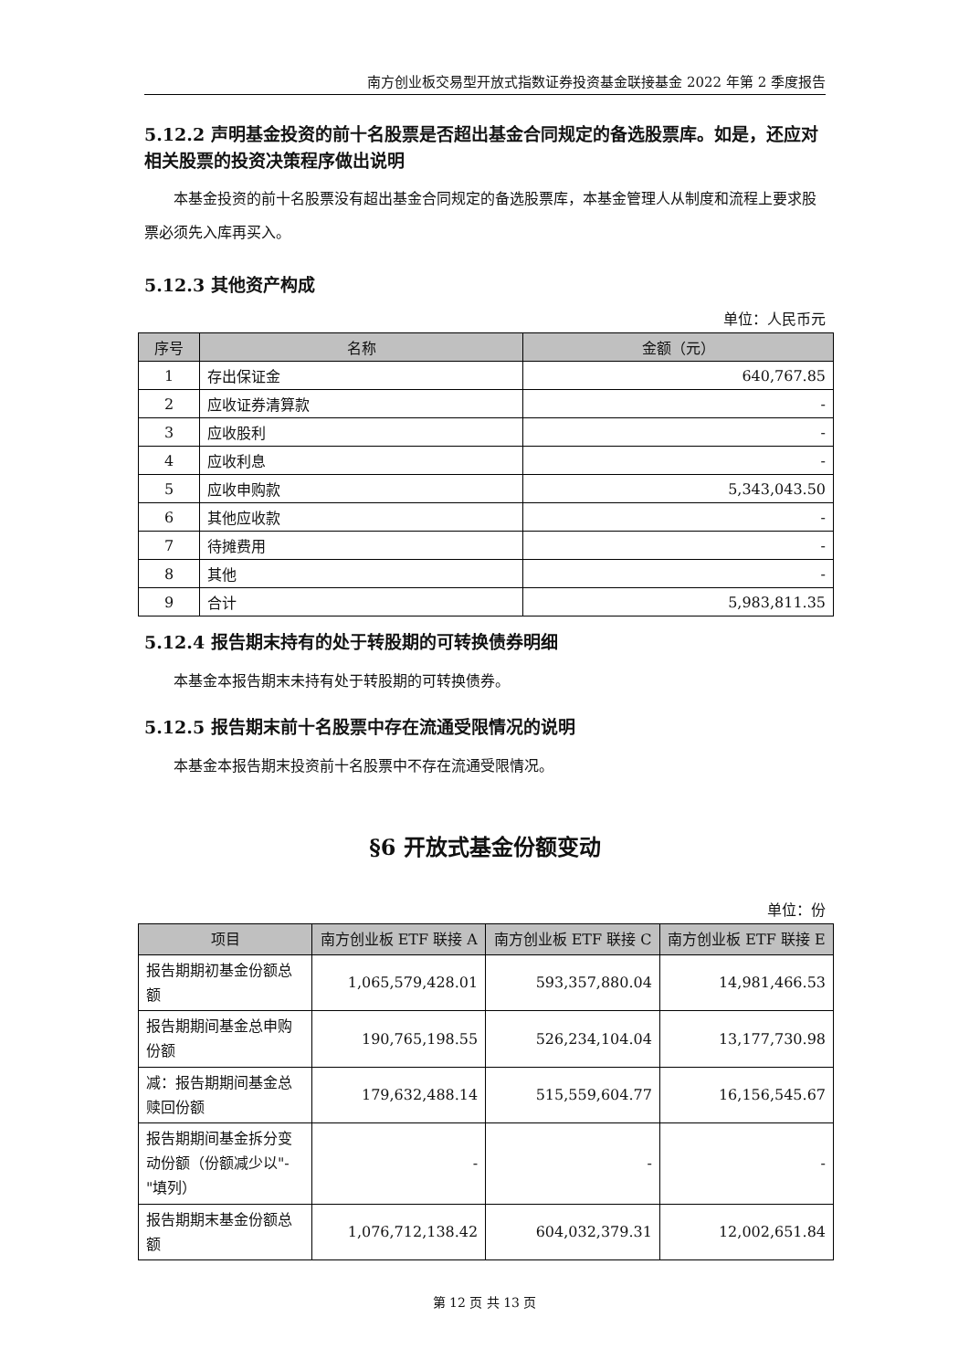南方创业板交易型开放式指数证券投资基金联接基金 2022 年第 2 季度报告
5.12.2 声明基金投资的前十名股票是否超出基金合同规定的备选股票库。如是，还应对相关股票的投资决策程序做出说明
本基金投资的前十名股票没有超出基金合同规定的备选股票库，本基金管理人从制度和流程上要求股票必须先入库再买入。
5.12.3 其他资产构成
单位：人民币元
| 序号 | 名称 | 金额（元） |
| --- | --- | --- |
| 1 | 存出保证金 | 640,767.85 |
| 2 | 应收证券清算款 | - |
| 3 | 应收股利 | - |
| 4 | 应收利息 | - |
| 5 | 应收申购款 | 5,343,043.50 |
| 6 | 其他应收款 | - |
| 7 | 待摊费用 | - |
| 8 | 其他 | - |
| 9 | 合计 | 5,983,811.35 |
5.12.4 报告期末持有的处于转股期的可转换债券明细
本基金本报告期末未持有处于转股期的可转换债券。
5.12.5 报告期末前十名股票中存在流通受限情况的说明
本基金本报告期末投资前十名股票中不存在流通受限情况。
§6 开放式基金份额变动
单位：份
| 项目 | 南方创业板 ETF 联接 A | 南方创业板 ETF 联接 C | 南方创业板 ETF 联接 E |
| --- | --- | --- | --- |
| 报告期期初基金份额总额 | 1,065,579,428.01 | 593,357,880.04 | 14,981,466.53 |
| 报告期期间基金总申购份额 | 190,765,198.55 | 526,234,104.04 | 13,177,730.98 |
| 减：报告期期间基金总赎回份额 | 179,632,488.14 | 515,559,604.77 | 16,156,545.67 |
| 报告期期间基金拆分变动份额（份额减少以"-"填列） | - | - | - |
| 报告期期末基金份额总额 | 1,076,712,138.42 | 604,032,379.31 | 12,002,651.84 |
第 12 页 共 13 页